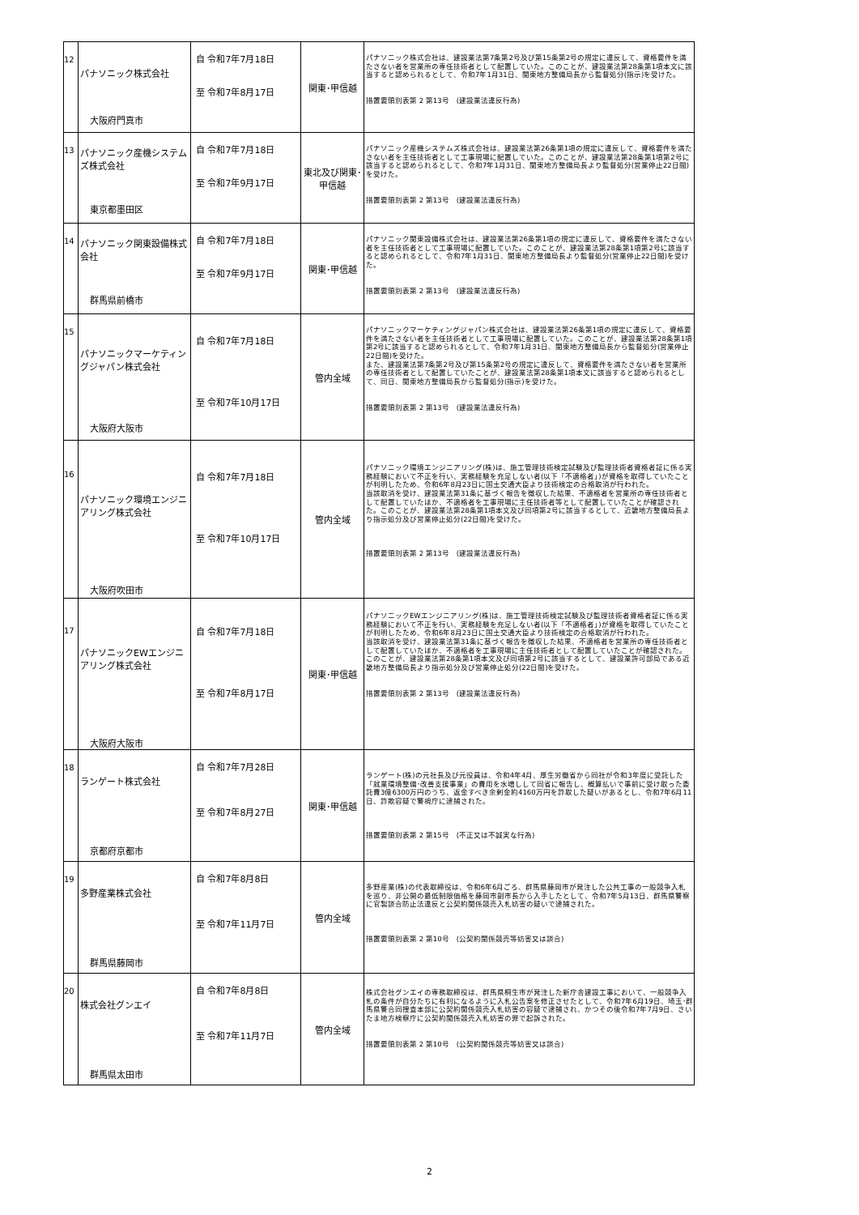| 12 | パナソニック株式会社 大阪府門真市 | 自 令和7年7月18日 至 令和7年8月17日 | 関東･甲信越 | パナソニック株式会社は、建設業法第7条第2号及び第15条第2号の規定に違反して、資格要件を満たさない者を営業所の専任技術者として配置していた。このことが、建設業法第28条第1項本文に該当すると認められるとして、令和7年1月31日、関東地方整備局長から監督処分(指示)を受けた。 措置要領別表第 2 第13号 (建設業法違反行為) |
| 13 | パナソニック産機システムズ株式会社 東京都墨田区 | 自 令和7年7月18日 至 令和7年9月17日 | 東北及び関東･甲信越 | パナソニック産機システムズ株式会社は、建設業法第26条第1項の規定に違反して、資格要件を満たさない者を主任技術者として工事現場に配置していた。このことが、建設業法第28条第1項第2号に該当すると認められるとして、令和7年1月31日、関東地方整備局長より監督処分(営業停止22日間)を受けた。 措置要領別表第 2 第13号 (建設業法違反行為) |
| 14 | パナソニック関東設備株式会社 群馬県前橋市 | 自 令和7年7月18日 至 令和7年9月17日 | 関東･甲信越 | パナソニック関東設備株式会社は、建設業法第26条第1項の規定に違反して、資格要件を満たさない者を主任技術者として工事現場に配置していた。このことが、建設業法第28条第1項第2号に該当すると認められるとして、令和7年1月31日、関東地方整備局長より監督処分(営業停止22日間)を受けた。 措置要領別表第 2 第13号 (建設業法違反行為) |
| 15 | パナソニックマーケティングジャパン株式会社 大阪府大阪市 | 自 令和7年7月18日 至 令和7年10月17日 | 管内全域 | パナソニックマーケティングジャパン株式会社は、建設業法第26条第1項の規定に違反して、資格要件を満たさない者を主任技術者として工事現場に配置していた。このことが、建設業法第28条第1項第2号に該当すると認められるとして、令和7年1月31日、関東地方整備局長から監督処分(営業停止22日間)を受けた。 また、建設業法第7条第2号及び第15条第2号の規定に違反して、資格要件を満たさない者を営業所の専任技術者として配置していたことが、建設業法第28条第1項本文に該当すると認められるとして、同日、関東地方整備局長から監督処分(指示)を受けた。 措置要領別表第 2 第13号 (建設業法違反行為) |
| 16 | パナソニック環境エンジニアリング株式会社 大阪府吹田市 | 自 令和7年7月18日 至 令和7年10月17日 | 管内全域 | パナソニック環境エンジニアリング(株)は、施工管理技術検定試験及び監理技術者資格者証に係る実務経験において不正を行い、実務経験を充足しない者(以下「不適格者」)が資格を取得していたことが判明したため、令和6年8月23日に国土交通大臣より技術検定の合格取消が行われた。 当該取消を受け、建設業法第31条に基づく報告を徴収した結果、不適格者を営業所の専任技術者として配置していたほか、不適格者を工事現場に主任技術者等として配置していたことが確認された。このことが、建設業法第28条第1項本文及び同項第2号に該当するとして、近畿地方整備局長より指示処分及び営業停止処分(22日間)を受けた。 措置要領別表第 2 第13号 (建設業法違反行為) |
| 17 | パナソニックEWエンジニアリング株式会社 大阪府大阪市 | 自 令和7年7月18日 至 令和7年8月17日 | 関東･甲信越 | パナソニックEWエンジニアリング(株)は、施工管理技術検定試験及び監理技術者資格者証に係る実務経験において不正を行い、実務経験を充足しない者(以下「不適格者」)が資格を取得していたことが判明したため、令和6年8月23日に国土交通大臣より技術検定の合格取消が行われた。 当該取消を受け、建設業法第31条に基づく報告を徴収した結果、不適格者を営業所の専任技術者として配置していたほか、不適格者を工事現場に主任技術者として配置していたことが確認された。 このことが、建設業法第28条第1項本文及び同項第2号に該当するとして、建設業許可部局である近畿地方整備局長より指示処分及び営業停止処分(22日間)を受けた。 措置要領別表第 2 第13号 (建設業法違反行為) |
| 18 | ランゲート株式会社 京都府京都市 | 自 令和7年7月28日 至 令和7年8月27日 | 関東･甲信越 | ランゲート(株)の元社長及び元役員は、令和4年4月、厚生労働省から同社が令和3年度に受託した「就業環境整備･改善支援事業」の費用を水増しして同省に報告し、概算払いで事前に受け取った委託費3億6300万円のうち、返金すべき余剰金約4160万円を詐取した疑いがあるとし、令和7年6月11日、詐欺容疑で警視庁に逮捕された。 措置要領別表第 2 第15号 (不正又は不誠実な行為) |
| 19 | 多野産業株式会社 群馬県藤岡市 | 自 令和7年8月8日 至 令和7年11月7日 | 管内全域 | 多野産業(株)の代表取締役は、令和6年6月ごろ、群馬県藤岡市が発注した公共工事の一般競争入札を巡り、非公開の最低制限価格を藤岡市副市長から入手したとして、令和7年5月13日、群馬県警察に官製談合防止法違反と公契約関係競売入札妨害の疑いで逮捕された。 措置要領別表第 2 第10号 (公契約関係競売等妨害又は談合) |
| 20 | 株式会社グンエイ 群馬県太田市 | 自 令和7年8月8日 至 令和7年11月7日 | 管内全域 | 株式会社グンエイの専務取締役は、群馬県桐生市が発注した新庁舎建設工事において、一般競争入札の条件が自分たちに有利になるように入札公告案を修正させたとして、令和7年6月19日、埼玉･群馬県警合同捜査本部に公契約関係競売入札妨害の容疑で逮捕され、かつその後令和7年7月9日、さいたま地方検察庁に公契約関係競売入札妨害の罪で起訴された。 措置要領別表第 2 第10号 (公契約関係競売等妨害又は談合) |
2